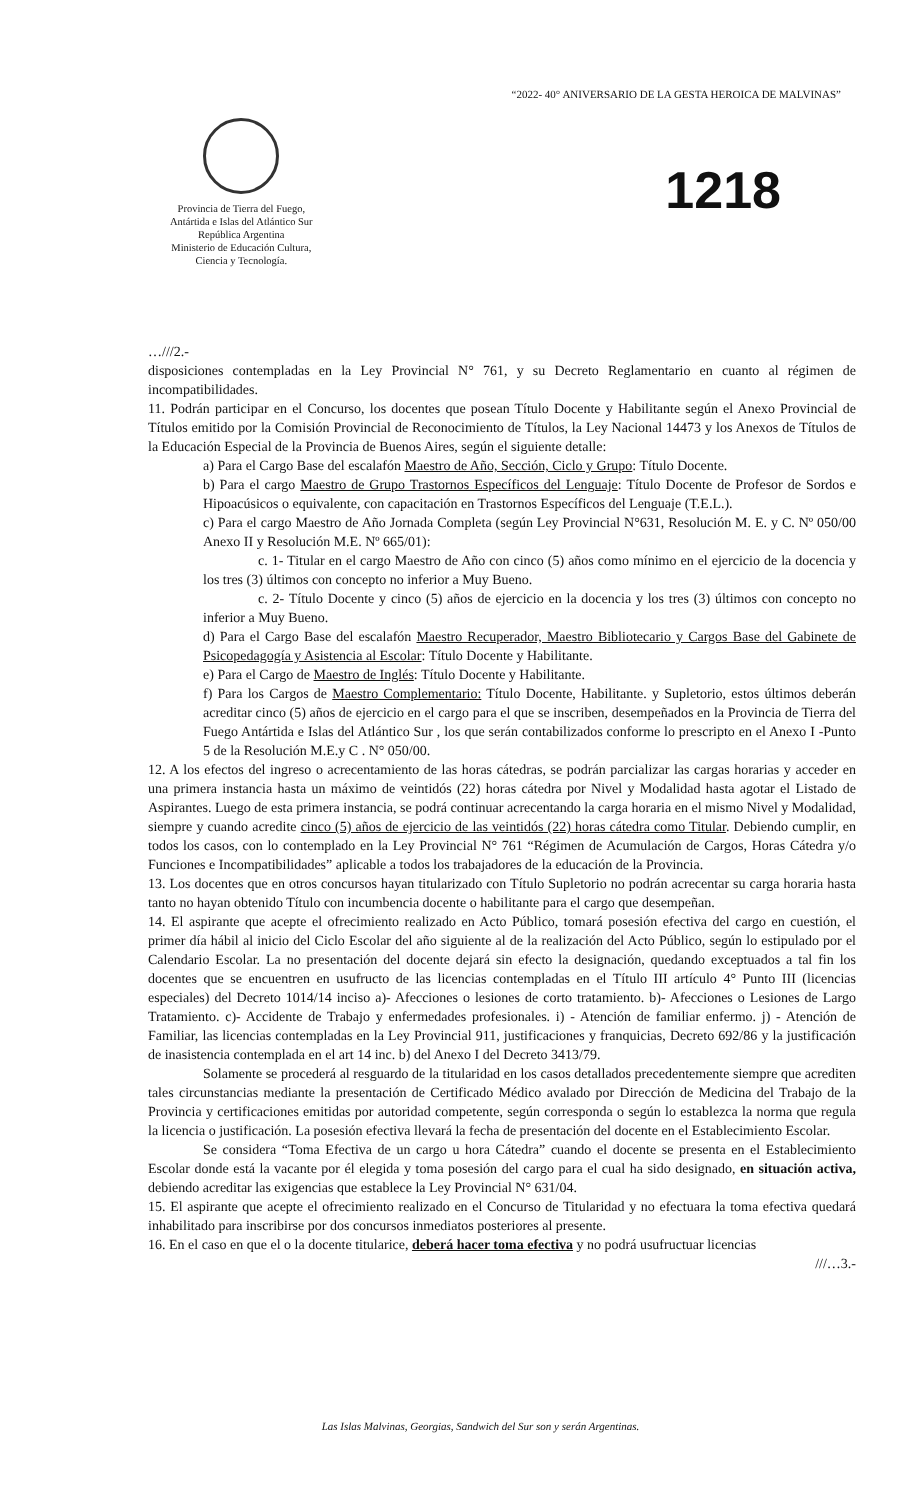“2022- 40° ANIVERSARIO DE LA GESTA HEROICA DE MALVINAS”
Provincia de Tierra del Fuego,
Antártida e Islas del Atlántico Sur
República Argentina
Ministerio de Educación Cultura,
Ciencia y Tecnología.
1218
…///2.-
disposiciones contempladas en la Ley Provincial N° 761, y su Decreto Reglamentario en cuanto al régimen de incompatibilidades.
11. Podrán participar en el Concurso, los docentes que posean Título Docente y Habilitante según el Anexo Provincial de Títulos emitido por la Comisión Provincial de Reconocimiento de Títulos, la Ley Nacional 14473 y los Anexos de Títulos de la Educación Especial de la Provincia de Buenos Aires, según el siguiente detalle:
a) Para el Cargo Base del escalafón Maestro de Año, Sección, Ciclo y Grupo: Título Docente.
b) Para el cargo Maestro de Grupo Trastornos Específicos del Lenguaje: Título Docente de Profesor de Sordos e Hipoacúsicos o equivalente, con capacitación en Trastornos Específicos del Lenguaje (T.E.L.).
c) Para el cargo Maestro de Año Jornada Completa (según Ley Provincial N°631, Resolución M. E. y C. Nº 050/00 Anexo II y Resolución M.E. Nº 665/01):
c. 1- Titular en el cargo Maestro de Año con cinco (5) años como mínimo en el ejercicio de la docencia y los tres (3) últimos con concepto no inferior a Muy Bueno.
c. 2- Título Docente y cinco (5) años de ejercicio en la docencia y los tres (3) últimos con concepto no inferior a Muy Bueno.
d) Para el Cargo Base del escalafón Maestro Recuperador, Maestro Bibliotecario y Cargos Base del Gabinete de Psicopedagogía y Asistencia al Escolar: Título Docente y Habilitante.
e) Para el Cargo de Maestro de Inglés: Título Docente y Habilitante.
f) Para los Cargos de Maestro Complementario: Título Docente, Habilitante. y Supletorio, estos últimos deberán acreditar cinco (5) años de ejercicio en el cargo para el que se inscriben, desempeñados en la Provincia de Tierra del Fuego Antártida e Islas del Atlántico Sur , los que serán contabilizados conforme lo prescripto en el Anexo I -Punto 5 de la Resolución M.E.y C . N° 050/00.
12. A los efectos del ingreso o acrecentamiento de las horas cátedras, se podrán parcializar las cargas horarias y acceder en una primera instancia hasta un máximo de veintidós (22) horas cátedra por Nivel y Modalidad hasta agotar el Listado de Aspirantes. Luego de esta primera instancia, se podrá continuar acrecentando la carga horaria en el mismo Nivel y Modalidad, siempre y cuando acredite cinco (5) años de ejercicio de las veintidós (22) horas cátedra como Titular. Debiendo cumplir, en todos los casos, con lo contemplado en la Ley Provincial N° 761 “Régimen de Acumulación de Cargos, Horas Cátedra y/o Funciones e Incompatibilidades” aplicable a todos los trabajadores de la educación de la Provincia.
13. Los docentes que en otros concursos hayan titularizado con Título Supletorio no podrán acrecentar su carga horaria hasta tanto no hayan obtenido Título con incumbencia docente o habilitante para el cargo que desempeñan.
14. El aspirante que acepte el ofrecimiento realizado en Acto Público, tomará posesión efectiva del cargo en cuestión, el primer día hábil al inicio del Ciclo Escolar del año siguiente al de la realización del Acto Público, según lo estipulado por el Calendario Escolar. La no presentación del docente dejará sin efecto la designación, quedando exceptuados a tal fin los docentes que se encuentren en usufructo de las licencias contempladas en el Título III artículo 4° Punto III (licencias especiales) del Decreto 1014/14 inciso a)- Afecciones o lesiones de corto tratamiento. b)- Afecciones o Lesiones de Largo Tratamiento. c)- Accidente de Trabajo y enfermedades profesionales. i) - Atención de familiar enfermo. j) - Atención de Familiar, las licencias contempladas en la Ley Provincial 911, justificaciones y franquicias, Decreto 692/86 y la justificación de inasistencia contemplada en el art 14 inc. b) del Anexo I del Decreto 3413/79.
Solamente se procederá al resguardo de la titularidad en los casos detallados precedentemente siempre que acrediten tales circunstancias mediante la presentación de Certificado Médico avalado por Dirección de Medicina del Trabajo de la Provincia y certificaciones emitidas por autoridad competente, según corresponda o según lo establezca la norma que regula la licencia o justificación. La posesión efectiva llevará la fecha de presentación del docente en el Establecimiento Escolar.
Se considera “Toma Efectiva de un cargo u hora Cátedra” cuando el docente se presenta en el Establecimiento Escolar donde está la vacante por él elegida y toma posesión del cargo para el cual ha sido designado, en situación activa, debiendo acreditar las exigencias que establece la Ley Provincial N° 631/04.
15. El aspirante que acepte el ofrecimiento realizado en el Concurso de Titularidad y no efectuara la toma efectiva quedará inhabilitado para inscribirse por dos concursos inmediatos posteriores al presente.
16. En el caso en que el o la docente titularice, deberá hacer toma efectiva y no podrá usufructuar licencias
///…3.-
Las Islas Malvinas, Georgias, Sandwich del Sur son y serán Argentinas.